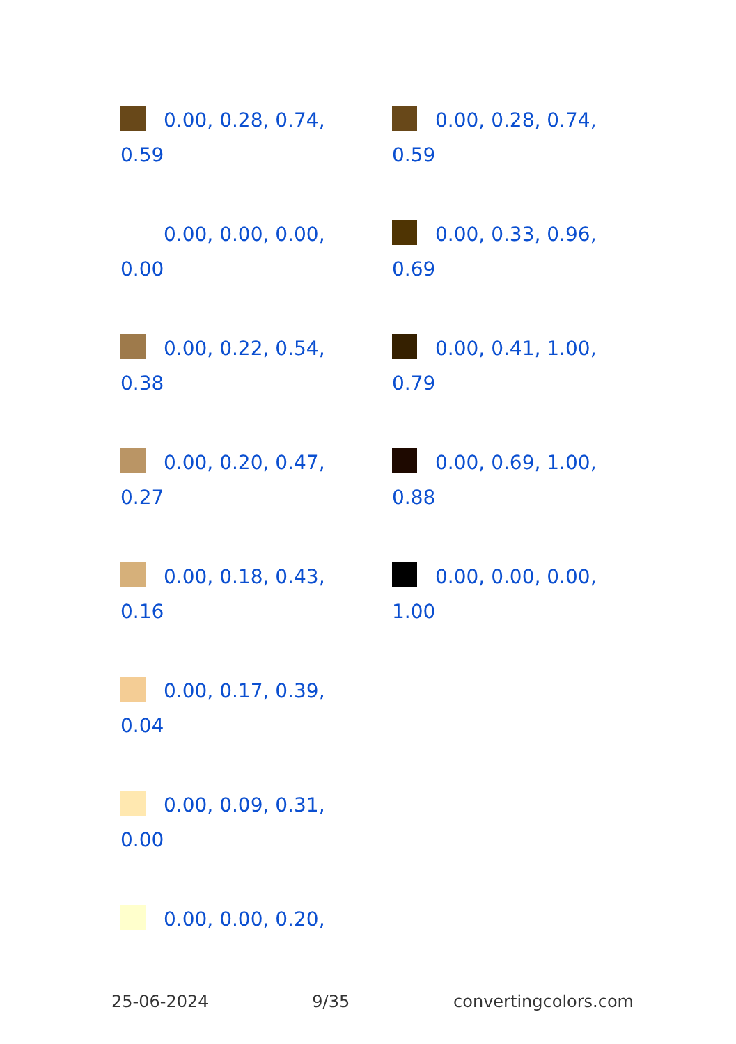0.00, 0.28, 0.74,
0.59
0.00, 0.28, 0.74,
0.59
0.00, 0.00, 0.00,
0.00
0.00, 0.33, 0.96,
0.69
0.00, 0.22, 0.54,
0.38
0.00, 0.41, 1.00,
0.79
0.00, 0.20, 0.47,
0.27
0.00, 0.69, 1.00,
0.88
0.00, 0.18, 0.43,
0.16
0.00, 0.00, 0.00,
1.00
0.00, 0.17, 0.39,
0.04
0.00, 0.09, 0.31,
0.00
0.00, 0.00, 0.20,
25-06-2024 9/35 convertingcolors.com